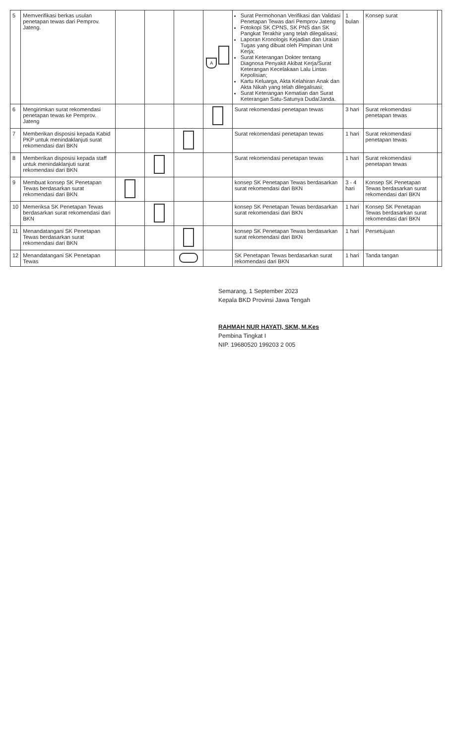| 5 | Memverifikasi berkas usulan penetapan tewas dari Pemprov. Jateng. | | | | A | Surat Permohonan Verifikasi dan Validasi Penetapan Tewas dari Pemprov Jateng Fotokopi SK CPNS, SK PNS dan SK Pangkat Terakhir yang telah dilegalisasi; Laporan Kronologis Kejadian dan Uraian Tugas yang dibuat oleh Pimpinan Unit Kerja; Surat Keterangan Dokter tentang Diagnosa Penyakit Akibat Kerja/Surat Keterangan Kecelakaan Lalu Lintas Kepolisian; Kartu Keluarga, Akta Kelahiran Anak dan Akta Nikah yang telah dilegalisasi; Surat Keterangan Kematian dan Surat Keterangan Satu-Satunya Duda/Janda. | 1 bulan | Konsep surat | |
| 6 | Mengirimkan surat rekomendasi penetapan tewas ke Pemprov. Jateng | | | | | Surat rekomendasi penetapan tewas | 3 hari | Surat rekomendasi penetapan tewas | |
| 7 | Memberikan disposisi kepada Kabid PKP untuk menindaklanjuti surat rekomendasi dari BKN | | | | | Surat rekomendasi penetapan tewas | 1 hari | Surat rekomendasi penetapan tewas | |
| 8 | Memberikan disposisi kepada staff untuk menindaklanjuti surat rekomendasi dari BKN | | | | | Surat rekomendasi penetapan tewas | 1 hari | Surat rekomendasi penetapan tewas | |
| 9 | Membuat konsep SK Penetapan Tewas berdasarkan surat rekomendasi dari BKN | | | | | konsep SK Penetapan Tewas berdasarkan surat rekomendasi dari BKN | 3 - 4 hari | Konsep SK Penetapan Tewas berdasarkan surat rekomendasi dari BKN | |
| 10 | Memeriksa SK Penetapan Tewas berdasarkan surat rekomendasi dari BKN | | | | | konsep SK Penetapan Tewas berdasarkan surat rekomendasi dari BKN | 1 hari | Konsep SK Penetapan Tewas berdasarkan surat rekomendasi dari BKN | |
| 11 | Menandatangani SK Penetapan Tewas berdasarkan surat rekomendasi dari BKN | | | | | konsep SK Penetapan Tewas berdasarkan surat rekomendasi dari BKN | 1 hari | Persetujuan | |
| 12 | Menandatangani SK Penetapan Tewas | | | | | SK Penetapan Tewas berdasarkan surat rekomendasi dari BKN | 1 hari | Tanda tangan | |
Semarang, 1 September 2023
Kepala BKD Provinsi Jawa Tengah
RAHMAH NUR HAYATI, SKM, M.Kes
Pembina Tingkat I
NIP. 19680520 199203 2 005